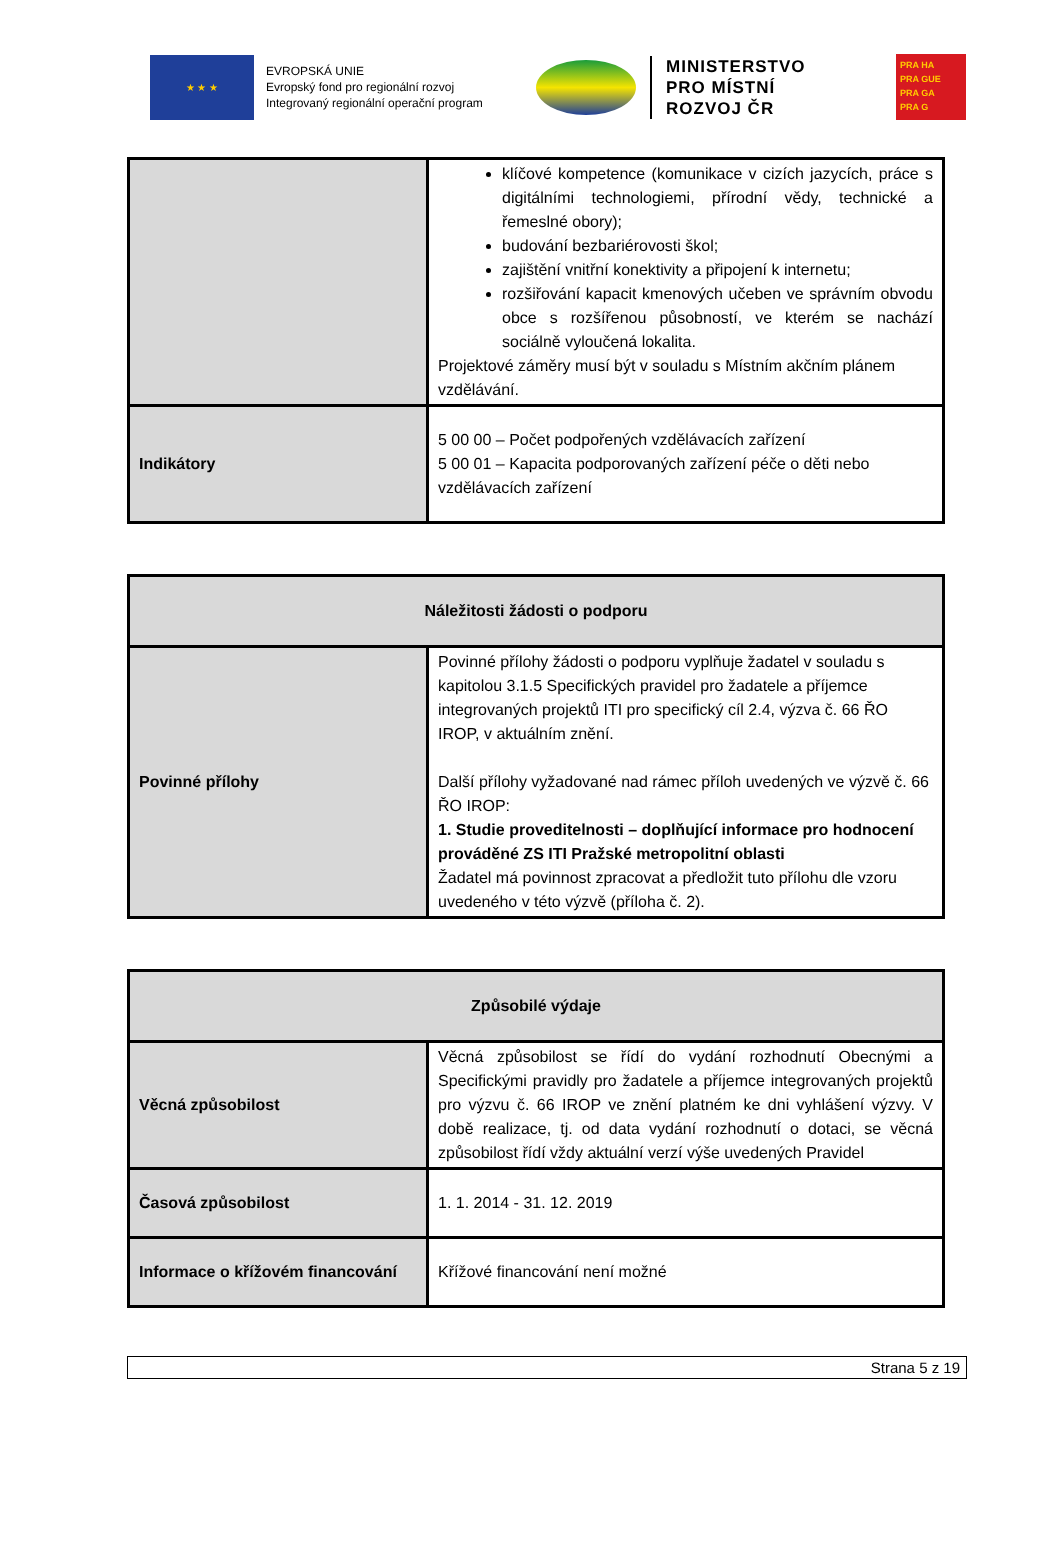★ ★ ★
EVROPSKÁ UNIE
Evropský fond pro regionální rozvoj
Integrovaný regionální operační program
MINISTERSTVO
PRO MÍSTNÍ
ROZVOJ ČR
PRA HA
PRA GUE
PRA GA
PRA G
| | klíčové kompetence (komunikace v cizích jazycích, práce s digitálními technologiemi, přírodní vědy, technické a řemeslné obory); budování bezbariérovosti škol; zajištění vnitřní konektivity a připojení k internetu; rozšiřování kapacit kmenových učeben ve správním obvodu obce s rozšířenou působností, ve kterém se nachází sociálně vyloučená lokalita. Projektové záměry musí být v souladu s Místním akčním plánem vzdělávání. |
| Indikátory | 5 00 00 – Počet podpořených vzdělávacích zařízení 5 00 01 – Kapacita podporovaných zařízení péče o děti nebo vzdělávacích zařízení |
| Náležitosti žádosti o podporu | |
| --- | --- |
| Povinné přílohy | Povinné přílohy žádosti o podporu vyplňuje žadatel v souladu s kapitolou 3.1.5 Specifických pravidel pro žadatele a příjemce integrovaných projektů ITI pro specifický cíl 2.4, výzva č. 66 ŘO IROP, v aktuálním znění. Další přílohy vyžadované nad rámec příloh uvedených ve výzvě č. 66 ŘO IROP: 1. Studie proveditelnosti – doplňující informace pro hodnocení prováděné ZS ITI Pražské metropolitní oblasti Žadatel má povinnost zpracovat a předložit tuto přílohu dle vzoru uvedeného v této výzvě (příloha č. 2). |
| Způsobilé výdaje | |
| --- | --- |
| Věcná způsobilost | Věcná způsobilost se řídí do vydání rozhodnutí Obecnými a Specifickými pravidly pro žadatele a příjemce integrovaných projektů pro výzvu č. 66 IROP ve znění platném ke dni vyhlášení výzvy. V době realizace, tj. od data vydání rozhodnutí o dotaci, se věcná způsobilost řídí vždy aktuální verzí výše uvedených Pravidel |
| Časová způsobilost | 1. 1. 2014 - 31. 12. 2019 |
| Informace o křížovém financování | Křížové financování není možné |
Strana 5 z 19